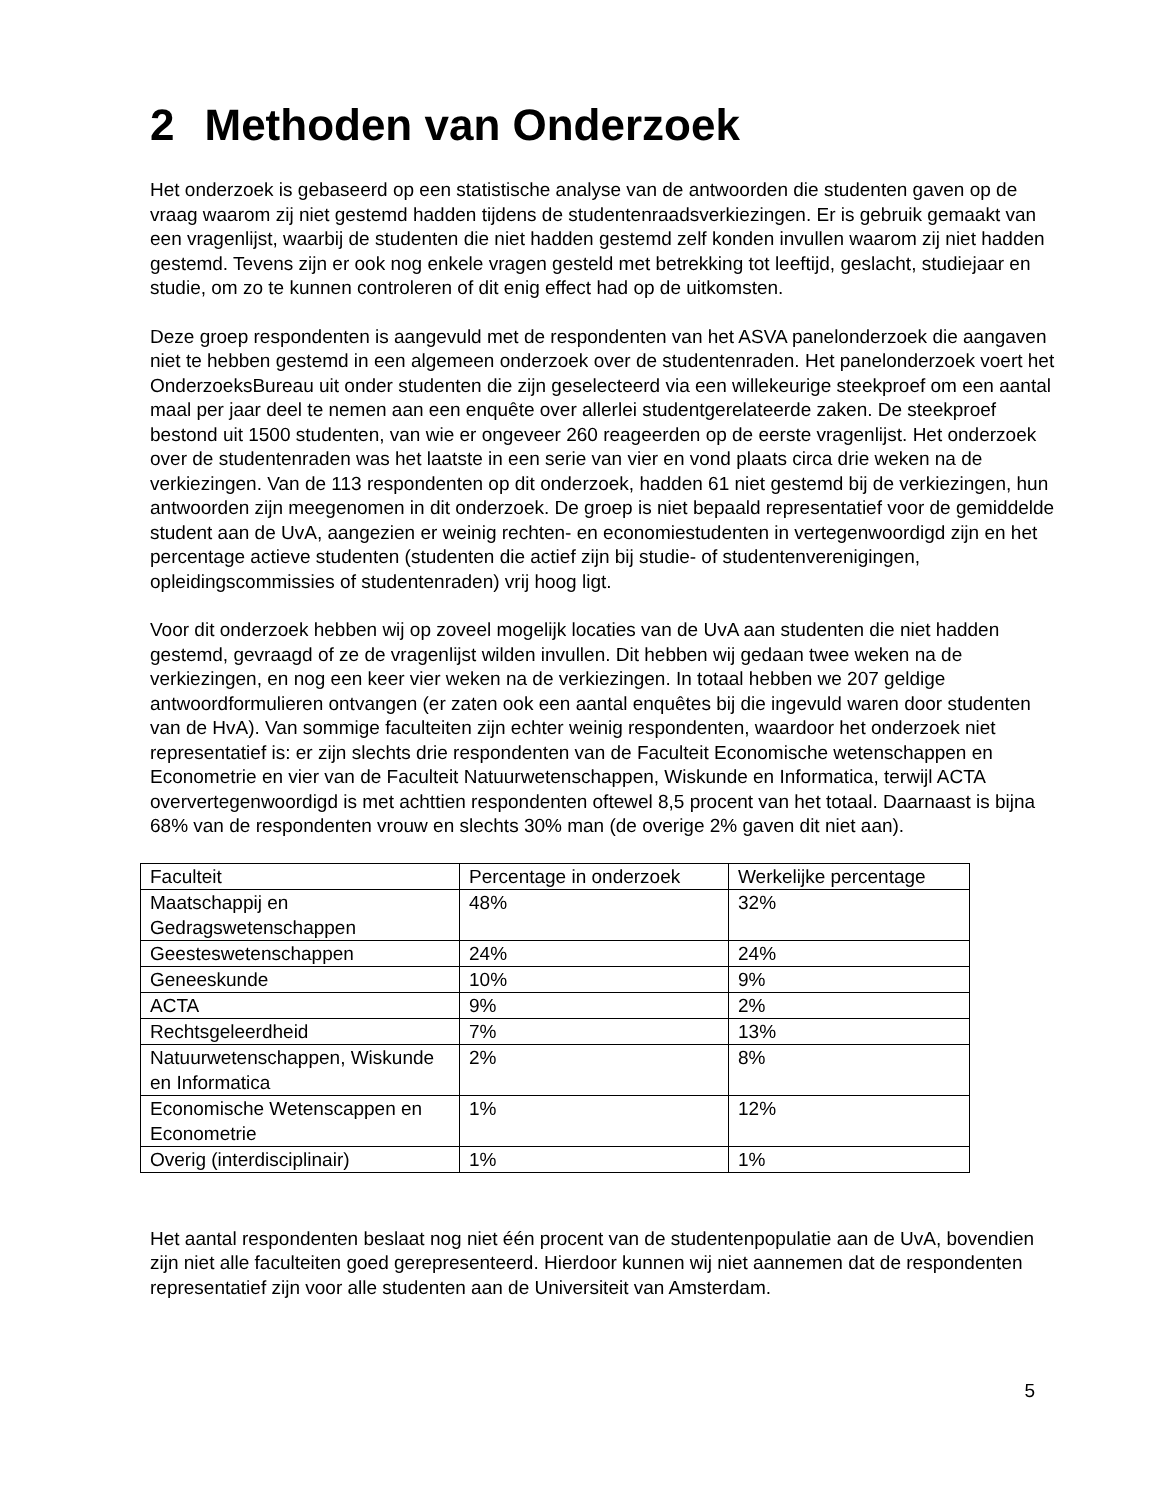2 Methoden van Onderzoek
Het onderzoek is gebaseerd op een statistische analyse van de antwoorden die studenten gaven op de vraag waarom zij niet gestemd hadden tijdens de studentenraadsverkiezingen. Er is gebruik gemaakt van een vragenlijst, waarbij de studenten die niet hadden gestemd zelf konden invullen waarom zij niet hadden gestemd. Tevens zijn er ook nog enkele vragen gesteld met betrekking tot leeftijd, geslacht, studiejaar en studie, om zo te kunnen controleren of dit enig effect had op de uitkomsten.
Deze groep respondenten is aangevuld met de respondenten van het ASVA panelonderzoek die aangaven niet te hebben gestemd in een algemeen onderzoek over de studentenraden. Het panelonderzoek voert het OnderzoeksBureau uit onder studenten die zijn geselecteerd via een willekeurige steekproef om een aantal maal per jaar deel te nemen aan een enquête over allerlei studentgerelateerde zaken. De steekproef bestond uit 1500 studenten, van wie er ongeveer 260 reageerden op de eerste vragenlijst. Het onderzoek over de studentenraden was het laatste in een serie van vier en vond plaats circa drie weken na de verkiezingen. Van de 113 respondenten op dit onderzoek, hadden 61 niet gestemd bij de verkiezingen, hun antwoorden zijn meegenomen in dit onderzoek. De groep is niet bepaald representatief voor de gemiddelde student aan de UvA, aangezien er weinig rechten- en economiestudenten in vertegenwoordigd zijn en het percentage actieve studenten (studenten die actief zijn bij studie- of studentenverenigingen, opleidingscommissies of studentenraden) vrij hoog ligt.
Voor dit onderzoek hebben wij op zoveel mogelijk locaties van de UvA aan studenten die niet hadden gestemd, gevraagd of ze de vragenlijst wilden invullen. Dit hebben wij gedaan twee weken na de verkiezingen, en nog een keer vier weken na de verkiezingen. In totaal hebben we 207 geldige antwoordformulieren ontvangen (er zaten ook een aantal enquêtes bij die ingevuld waren door studenten van de HvA). Van sommige faculteiten zijn echter weinig respondenten, waardoor het onderzoek niet representatief is: er zijn slechts drie respondenten van de Faculteit Economische wetenschappen en Econometrie en vier van de Faculteit Natuurwetenschappen, Wiskunde en Informatica, terwijl ACTA oververtegenwoordigd is met achttien respondenten oftewel 8,5 procent van het totaal. Daarnaast is bijna 68% van de respondenten vrouw en slechts 30% man (de overige 2% gaven dit niet aan).
| Faculteit | Percentage in onderzoek | Werkelijke percentage |
| Maatschappij en Gedragswetenschappen | 48% | 32% |
| Geesteswetenschappen | 24% | 24% |
| Geneeskunde | 10% | 9% |
| ACTA | 9% | 2% |
| Rechtsgeleerdheid | 7% | 13% |
| Natuurwetenschappen, Wiskunde en Informatica | 2% | 8% |
| Economische Wetenscappen en Econometrie | 1% | 12% |
| Overig (interdisciplinair) | 1% | 1% |
Het aantal respondenten beslaat nog niet één procent van de studentenpopulatie aan de UvA, bovendien zijn niet alle faculteiten goed gerepresenteerd. Hierdoor kunnen wij niet aannemen dat de respondenten representatief zijn voor alle studenten aan de Universiteit van Amsterdam.
5